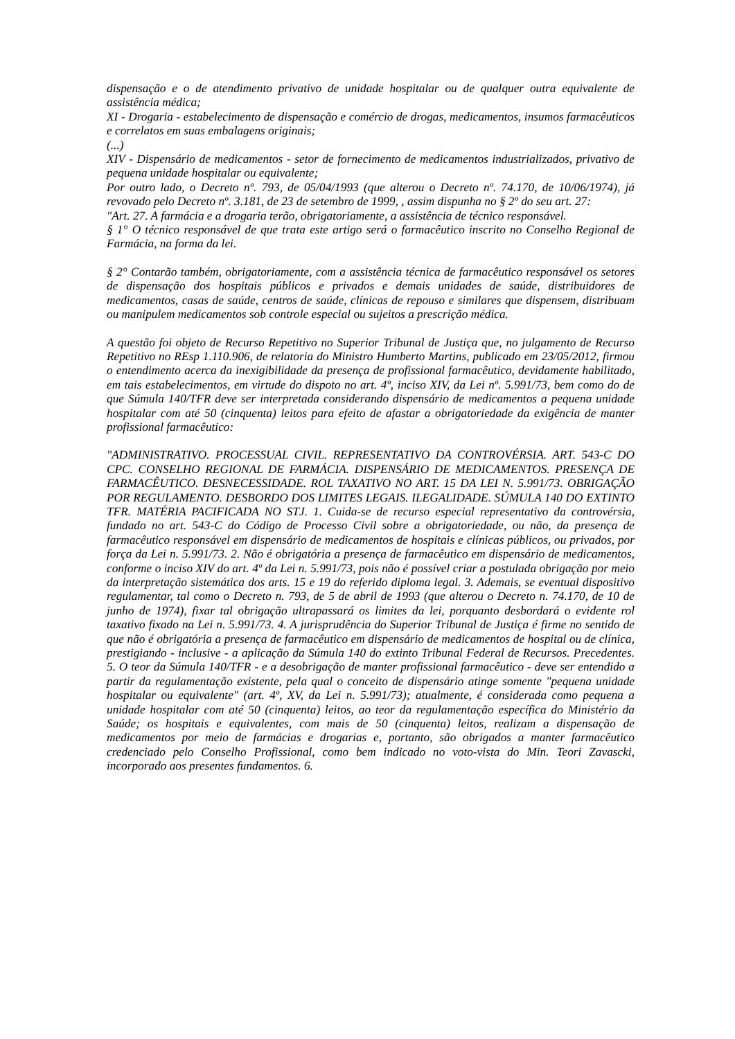dispensação e o de atendimento privativo de unidade hospitalar ou de qualquer outra equivalente de assistência médica;
XI - Drogaria - estabelecimento de dispensação e comércio de drogas, medicamentos, insumos farmacêuticos e correlatos em suas embalagens originais;
(...)
XIV - Dispensário de medicamentos - setor de fornecimento de medicamentos industrializados, privativo de pequena unidade hospitalar ou equivalente;
Por outro lado, o Decreto nº. 793, de 05/04/1993 (que alterou o Decreto nº. 74.170, de 10/06/1974), já revovado pelo Decreto nº. 3.181, de 23 de setembro de 1999, , assim dispunha no § 2º do seu art. 27:
"Art. 27. A farmácia e a drogaria terão, obrigatoriamente, a assistência de técnico responsável.
§ 1° O técnico responsável de que trata este artigo será o farmacêutico inscrito no Conselho Regional de Farmácia, na forma da lei.
§ 2° Contarão também, obrigatoriamente, com a assistência técnica de farmacêutico responsável os setores de dispensação dos hospitais públicos e privados e demais unidades de saúde, distribuidores de medicamentos, casas de saúde, centros de saúde, clínicas de repouso e similares que dispensem, distribuam ou manipulem medicamentos sob controle especial ou sujeitos a prescrição médica.
A questão foi objeto de Recurso Repetitivo no Superior Tribunal de Justiça que, no julgamento de Recurso Repetitivo no REsp 1.110.906, de relatoria do Ministro Humberto Martins, publicado em 23/05/2012, firmou o entendimento acerca da inexigibilidade da presença de profissional farmacêutico, devidamente habilitado, em tais estabelecimentos, em virtude do dispoto no art. 4º, inciso XIV, da Lei nº. 5.991/73, bem como do de que Súmula 140/TFR deve ser interpretada considerando dispensário de medicamentos a pequena unidade hospitalar com até 50 (cinquenta) leitos para efeito de afastar a obrigatoriedade da exigência de manter profissional farmacêutico:
"ADMINISTRATIVO. PROCESSUAL CIVIL. REPRESENTATIVO DA CONTROVÉRSIA. ART. 543-C DO CPC. CONSELHO REGIONAL DE FARMÁCIA. DISPENSÁRIO DE MEDICAMENTOS. PRESENÇA DE FARMACÊUTICO. DESNECESSIDADE. ROL TAXATIVO NO ART. 15 DA LEI N. 5.991/73. OBRIGAÇÃO POR REGULAMENTO. DESBORDO DOS LIMITES LEGAIS. ILEGALIDADE. SÚMULA 140 DO EXTINTO TFR. MATÉRIA PACIFICADA NO STJ. 1. Cuida-se de recurso especial representativo da controvérsia, fundado no art. 543-C do Código de Processo Civil sobre a obrigatoriedade, ou não, da presença de farmacêutico responsável em dispensário de medicamentos de hospitais e clínicas públicos, ou privados, por força da Lei n. 5.991/73. 2. Não é obrigatória a presença de farmacêutico em dispensário de medicamentos, conforme o inciso XIV do art. 4º da Lei n. 5.991/73, pois não é possível criar a postulada obrigação por meio da interpretação sistemática dos arts. 15 e 19 do referido diploma legal. 3. Ademais, se eventual dispositivo regulamentar, tal como o Decreto n. 793, de 5 de abril de 1993 (que alterou o Decreto n. 74.170, de 10 de junho de 1974), fixar tal obrigação ultrapassará os limites da lei, porquanto desbordará o evidente rol taxativo fixado na Lei n. 5.991/73. 4. A jurisprudência do Superior Tribunal de Justiça é firme no sentido de que não é obrigatória a presença de farmacêutico em dispensário de medicamentos de hospital ou de clínica, prestigiando - inclusive - a aplicação da Súmula 140 do extinto Tribunal Federal de Recursos. Precedentes. 5. O teor da Súmula 140/TFR - e a desobrigação de manter profissional farmacêutico - deve ser entendido a partir da regulamentação existente, pela qual o conceito de dispensário atinge somente "pequena unidade hospitalar ou equivalente" (art. 4º, XV, da Lei n. 5.991/73); atualmente, é considerada como pequena a unidade hospitalar com até 50 (cinquenta) leitos, ao teor da regulamentação específica do Ministério da Saúde; os hospitais e equivalentes, com mais de 50 (cinquenta) leitos, realizam a dispensação de medicamentos por meio de farmácias e drogarias e, portanto, são obrigados a manter farmacêutico credenciado pelo Conselho Profissional, como bem indicado no voto-vista do Min. Teori Zavascki, incorporado aos presentes fundamentos. 6.